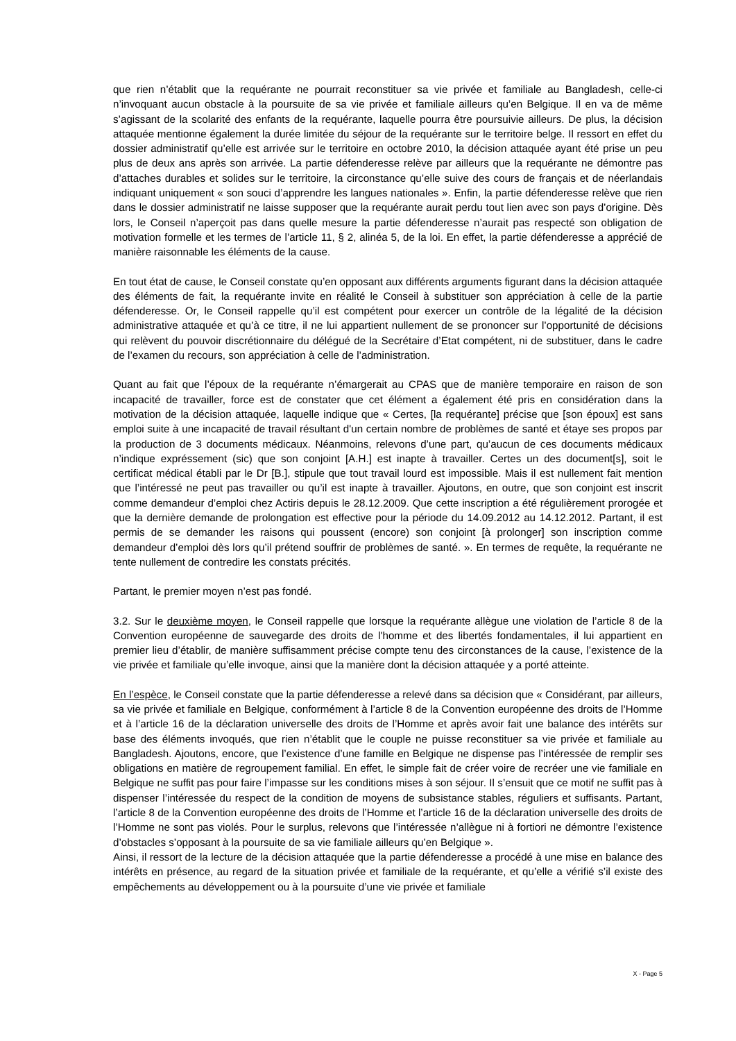que rien n’établit que la requérante ne pourrait reconstituer sa vie privée et familiale au Bangladesh, celle-ci n’invoquant aucun obstacle à la poursuite de sa vie privée et familiale ailleurs qu’en Belgique. Il en va de même s’agissant de la scolarité des enfants de la requérante, laquelle pourra être poursuivie ailleurs. De plus, la décision attaquée mentionne également la durée limitée du séjour de la requérante sur le territoire belge. Il ressort en effet du dossier administratif qu’elle est arrivée sur le territoire en octobre 2010, la décision attaquée ayant été prise un peu plus de deux ans après son arrivée. La partie défenderesse relève par ailleurs que la requérante ne démontre pas d’attaches durables et solides sur le territoire, la circonstance qu’elle suive des cours de français et de néerlandais indiquant uniquement « son souci d’apprendre les langues nationales ». Enfin, la partie défenderesse relève que rien dans le dossier administratif ne laisse supposer que la requérante aurait perdu tout lien avec son pays d’origine. Dès lors, le Conseil n’aperçoit pas dans quelle mesure la partie défenderesse n’aurait pas respecté son obligation de motivation formelle et les termes de l’article 11, § 2, alinéa 5, de la loi. En effet, la partie défenderesse a apprécié de manière raisonnable les éléments de la cause.
En tout état de cause, le Conseil constate qu’en opposant aux différents arguments figurant dans la décision attaquée des éléments de fait, la requérante invite en réalité le Conseil à substituer son appréciation à celle de la partie défenderesse. Or, le Conseil rappelle qu’il est compétent pour exercer un contrôle de la légalité de la décision administrative attaquée et qu’à ce titre, il ne lui appartient nullement de se prononcer sur l’opportunité de décisions qui relèvent du pouvoir discrétionnaire du délégué de la Secrétaire d’Etat compétent, ni de substituer, dans le cadre de l’examen du recours, son appréciation à celle de l’administration.
Quant au fait que l’époux de la requérante n’émargerait au CPAS que de manière temporaire en raison de son incapacité de travailler, force est de constater que cet élément a également été pris en considération dans la motivation de la décision attaquée, laquelle indique que « Certes, [la requérante] précise que [son époux] est sans emploi suite à une incapacité de travail résultant d'un certain nombre de problèmes de santé et étaye ses propos par la production de 3 documents médicaux. Néanmoins, relevons d’une part, qu’aucun de ces documents médicaux n’indique expréssement (sic) que son conjoint [A.H.] est inapte à travailler. Certes un des document[s], soit le certificat médical établi par le Dr [B.], stipule que tout travail lourd est impossible. Mais il est nullement fait mention que l’intéressé ne peut pas travailler ou qu’il est inapte à travailler. Ajoutons, en outre, que son conjoint est inscrit comme demandeur d’emploi chez Actiris depuis le 28.12.2009. Que cette inscription a été régulièrement prorogée et que la dernière demande de prolongation est effective pour la période du 14.09.2012 au 14.12.2012. Partant, il est permis de se demander les raisons qui poussent (encore) son conjoint [à prolonger] son inscription comme demandeur d’emploi dès lors qu’il prétend souffrir de problèmes de santé. ». En termes de requête, la requérante ne tente nullement de contredire les constats précités.
Partant, le premier moyen n’est pas fondé.
3.2. Sur le deuxième moyen, le Conseil rappelle que lorsque la requérante allègue une violation de l’article 8 de la Convention européenne de sauvegarde des droits de l'homme et des libertés fondamentales, il lui appartient en premier lieu d’établir, de manière suffisamment précise compte tenu des circonstances de la cause, l’existence de la vie privée et familiale qu’elle invoque, ainsi que la manière dont la décision attaquée y a porté atteinte.
En l’espèce, le Conseil constate que la partie défenderesse a relevé dans sa décision que « Considérant, par ailleurs, sa vie privée et familiale en Belgique, conformément à l’article 8 de la Convention européenne des droits de l’Homme et à l’article 16 de la déclaration universelle des droits de l’Homme et après avoir fait une balance des intérêts sur base des éléments invoqués, que rien n’établit que le couple ne puisse reconstituer sa vie privée et familiale au Bangladesh. Ajoutons, encore, que l’existence d’une famille en Belgique ne dispense pas l’intéressée de remplir ses obligations en matière de regroupement familial. En effet, le simple fait de créer voire de recréer une vie familiale en Belgique ne suffit pas pour faire l’impasse sur les conditions mises à son séjour. Il s’ensuit que ce motif ne suffit pas à dispenser l’intéressée du respect de la condition de moyens de subsistance stables, réguliers et suffisants. Partant, l’article 8 de la Convention européenne des droits de l’Homme et l’article 16 de la déclaration universelle des droits de l’Homme ne sont pas violés. Pour le surplus, relevons que l’intéressée n’allègue ni à fortiori ne démontre l’existence d’obstacles s’opposant à la poursuite de sa vie familiale ailleurs qu’en Belgique ».
Ainsi, il ressort de la lecture de la décision attaquée que la partie défenderesse a procédé à une mise en balance des intérêts en présence, au regard de la situation privée et familiale de la requérante, et qu’elle a vérifié s’il existe des empêchements au développement ou à la poursuite d’une vie privée et familiale
X - Page 5